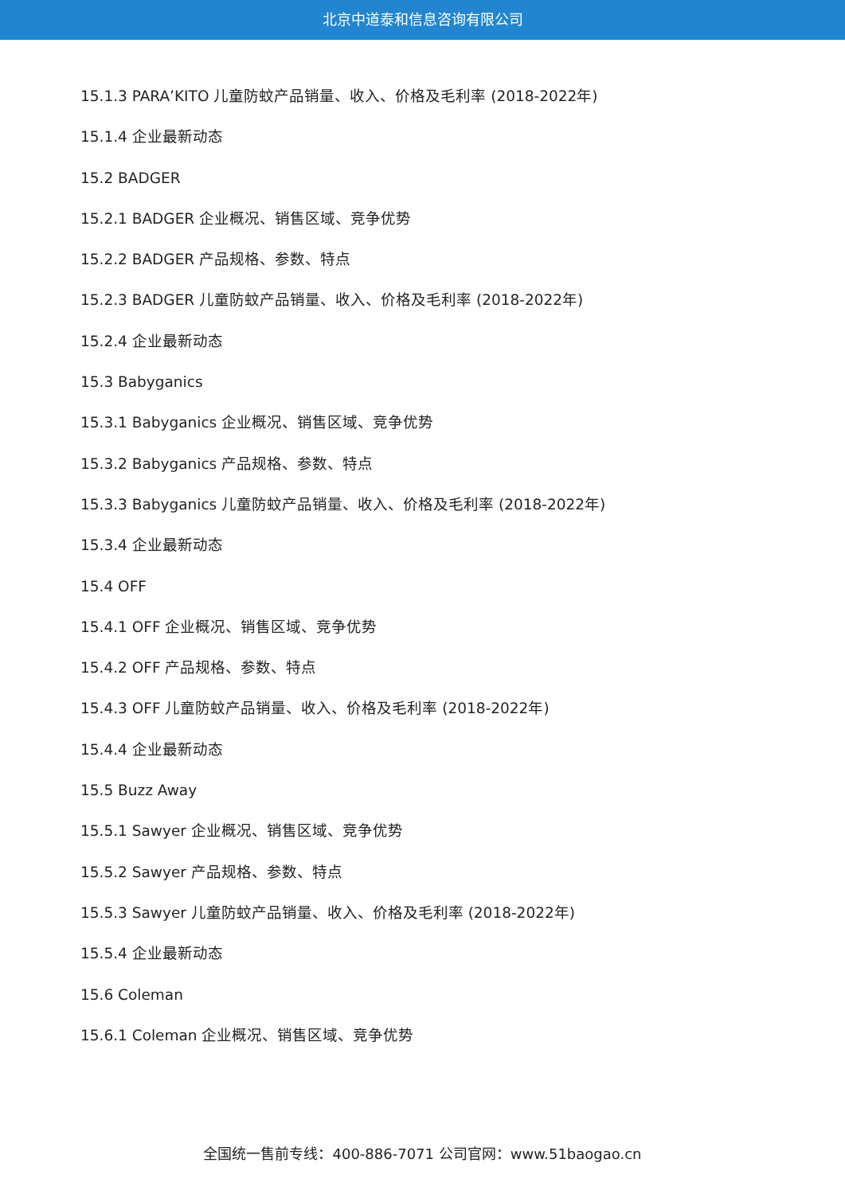北京中道泰和信息咨询有限公司
15.1.3 PARA’KITO 儿童防蚊产品销量、收入、价格及毛利率 (2018-2022年)
15.1.4 企业最新动态
15.2 BADGER
15.2.1 BADGER 企业概况、销售区域、竞争优势
15.2.2 BADGER 产品规格、参数、特点
15.2.3 BADGER 儿童防蚊产品销量、收入、价格及毛利率 (2018-2022年)
15.2.4 企业最新动态
15.3 Babyganics
15.3.1 Babyganics 企业概况、销售区域、竞争优势
15.3.2 Babyganics 产品规格、参数、特点
15.3.3 Babyganics 儿童防蚊产品销量、收入、价格及毛利率 (2018-2022年)
15.3.4 企业最新动态
15.4 OFF
15.4.1 OFF 企业概况、销售区域、竞争优势
15.4.2 OFF 产品规格、参数、特点
15.4.3 OFF 儿童防蚊产品销量、收入、价格及毛利率 (2018-2022年)
15.4.4 企业最新动态
15.5 Buzz Away
15.5.1 Sawyer 企业概况、销售区域、竞争优势
15.5.2 Sawyer 产品规格、参数、特点
15.5.3 Sawyer 儿童防蚊产品销量、收入、价格及毛利率 (2018-2022年)
15.5.4 企业最新动态
15.6 Coleman
15.6.1 Coleman 企业概况、销售区域、竞争优势
全国统一售前专线：400-886-7071 公司官网：www.51baogao.cn